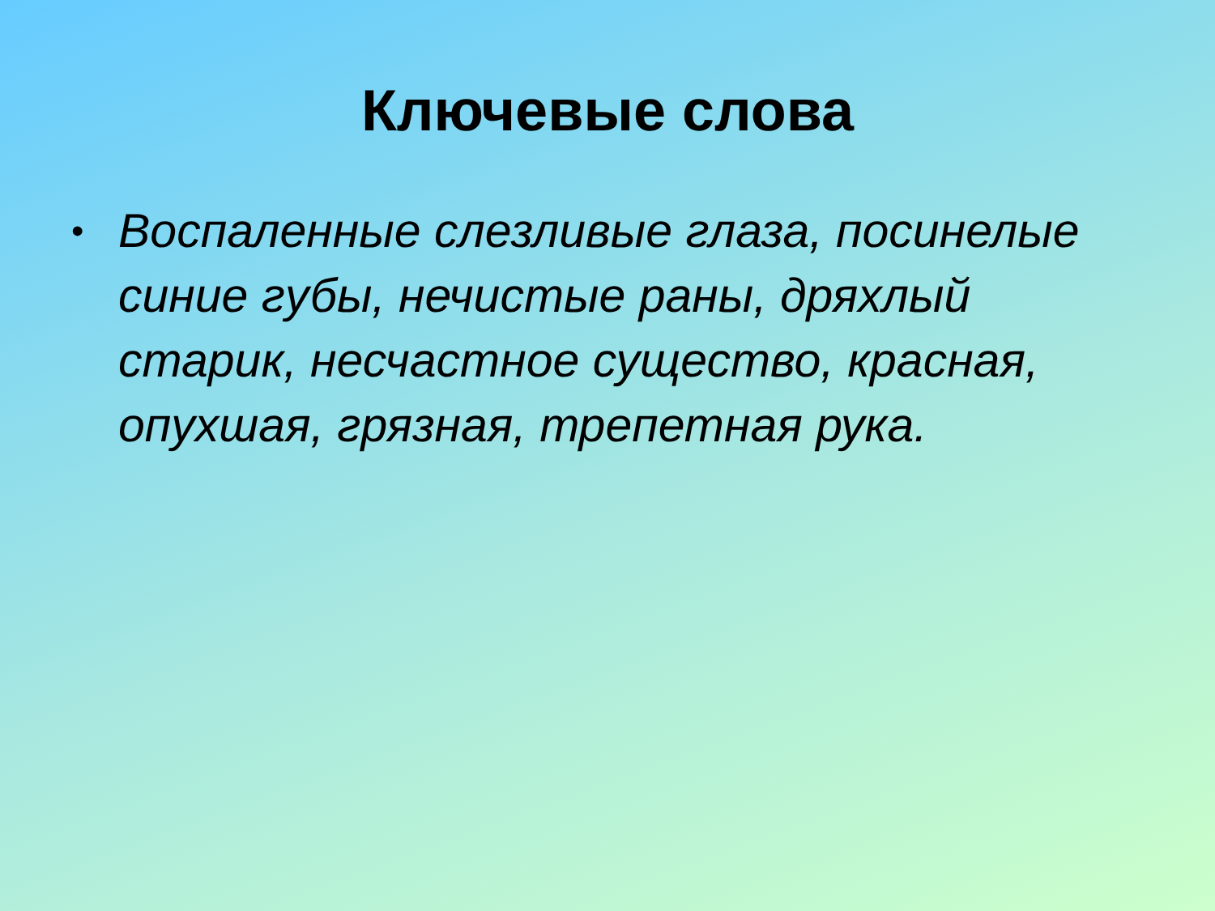Ключевые слова
• Воспаленные слезливые глаза, посинелые синие губы, нечистые раны, дряхлый старик, несчастное существо, красная, опухшая, грязная, трепетная рука.